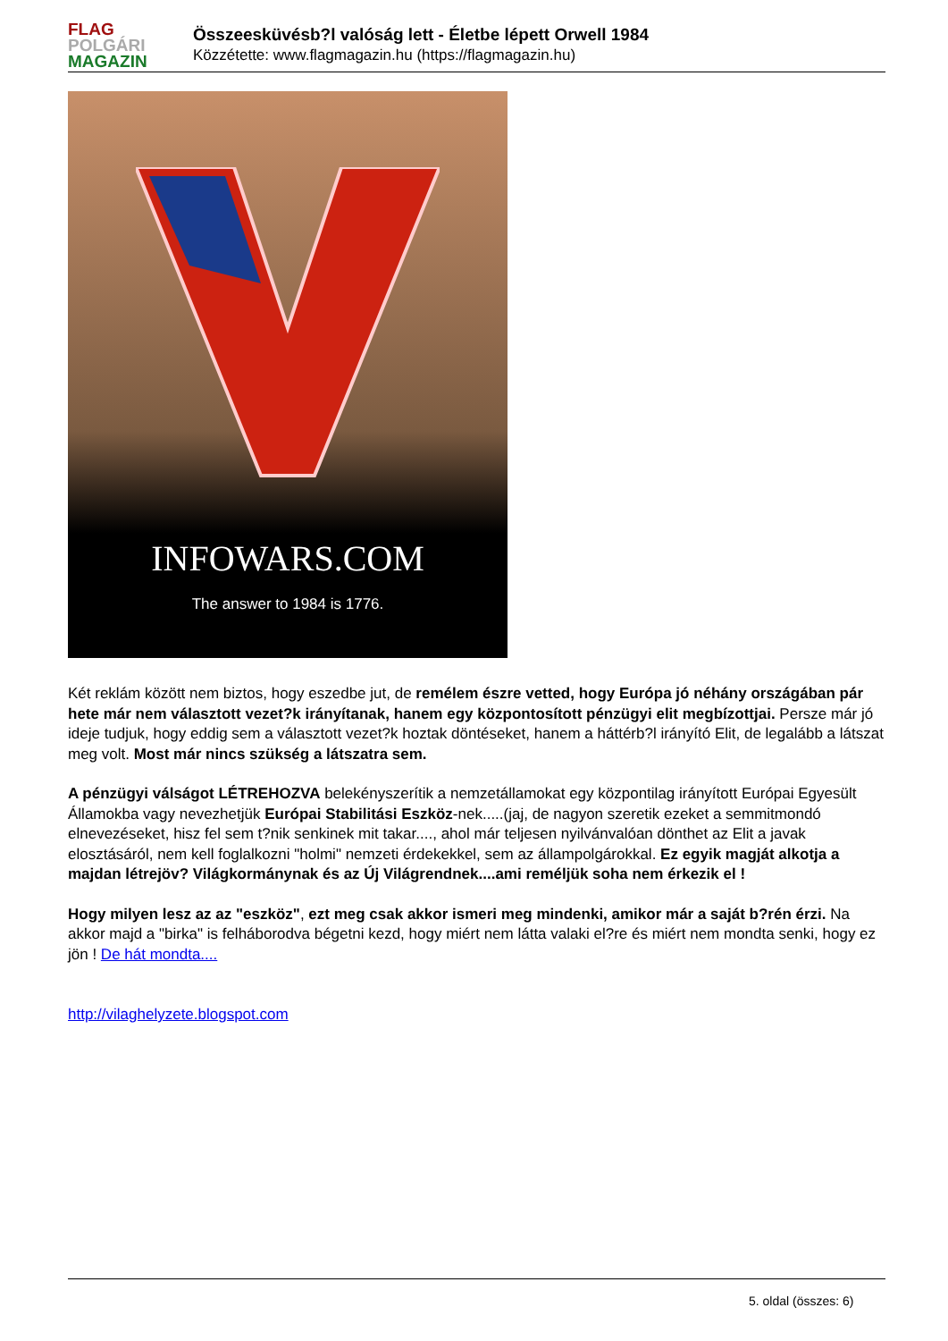FLAG
POLGÁRI
MAGAZIN
Összeesküvésb?l valóság lett - Életbe lépett Orwell 1984
Közzétette: www.flagmagazin.hu (https://flagmagazin.hu)
INFOWARS.COM
The answer to 1984 is 1776.
Két reklám között nem biztos, hogy eszedbe jut, de remélem észre vetted, hogy Európa jó néhány országában pár hete már nem választott vezet?k irányítanak, hanem egy központosított pénzügyi elit megbízottjai. Persze már jó ideje tudjuk, hogy eddig sem a választott vezet?k hoztak döntéseket, hanem a háttérb?l irányító Elit, de legalább a látszat meg volt. Most már nincs szükség a látszatra sem.
A pénzügyi válságot LÉTREHOZVA belekényszerítik a nemzetállamokat egy központilag irányított Európai Egyesült Államokba vagy nevezhetjük Európai Stabilitási Eszköz-nek.....(jaj, de nagyon szeretik ezeket a semmitmondó elnevezéseket, hisz fel sem t?nik senkinek mit takar...., ahol már teljesen nyilvánvalóan dönthet az Elit a javak elosztásáról, nem kell foglalkozni "holmi" nemzeti érdekekkel, sem az állampolgárokkal. Ez egyik magját alkotja a majdan létrejöv? Világkormánynak és az Új Világrendnek....ami reméljük soha nem érkezik el !
Hogy milyen lesz az az "eszköz", ezt meg csak akkor ismeri meg mindenki, amikor már a saját b?rén érzi. Na akkor majd a "birka" is felháborodva bégetni kezd, hogy miért nem látta valaki el?re és miért nem mondta senki, hogy ez jön ! De hát mondta....
http://vilaghelyzete.blogspot.com
5. oldal (összes: 6)